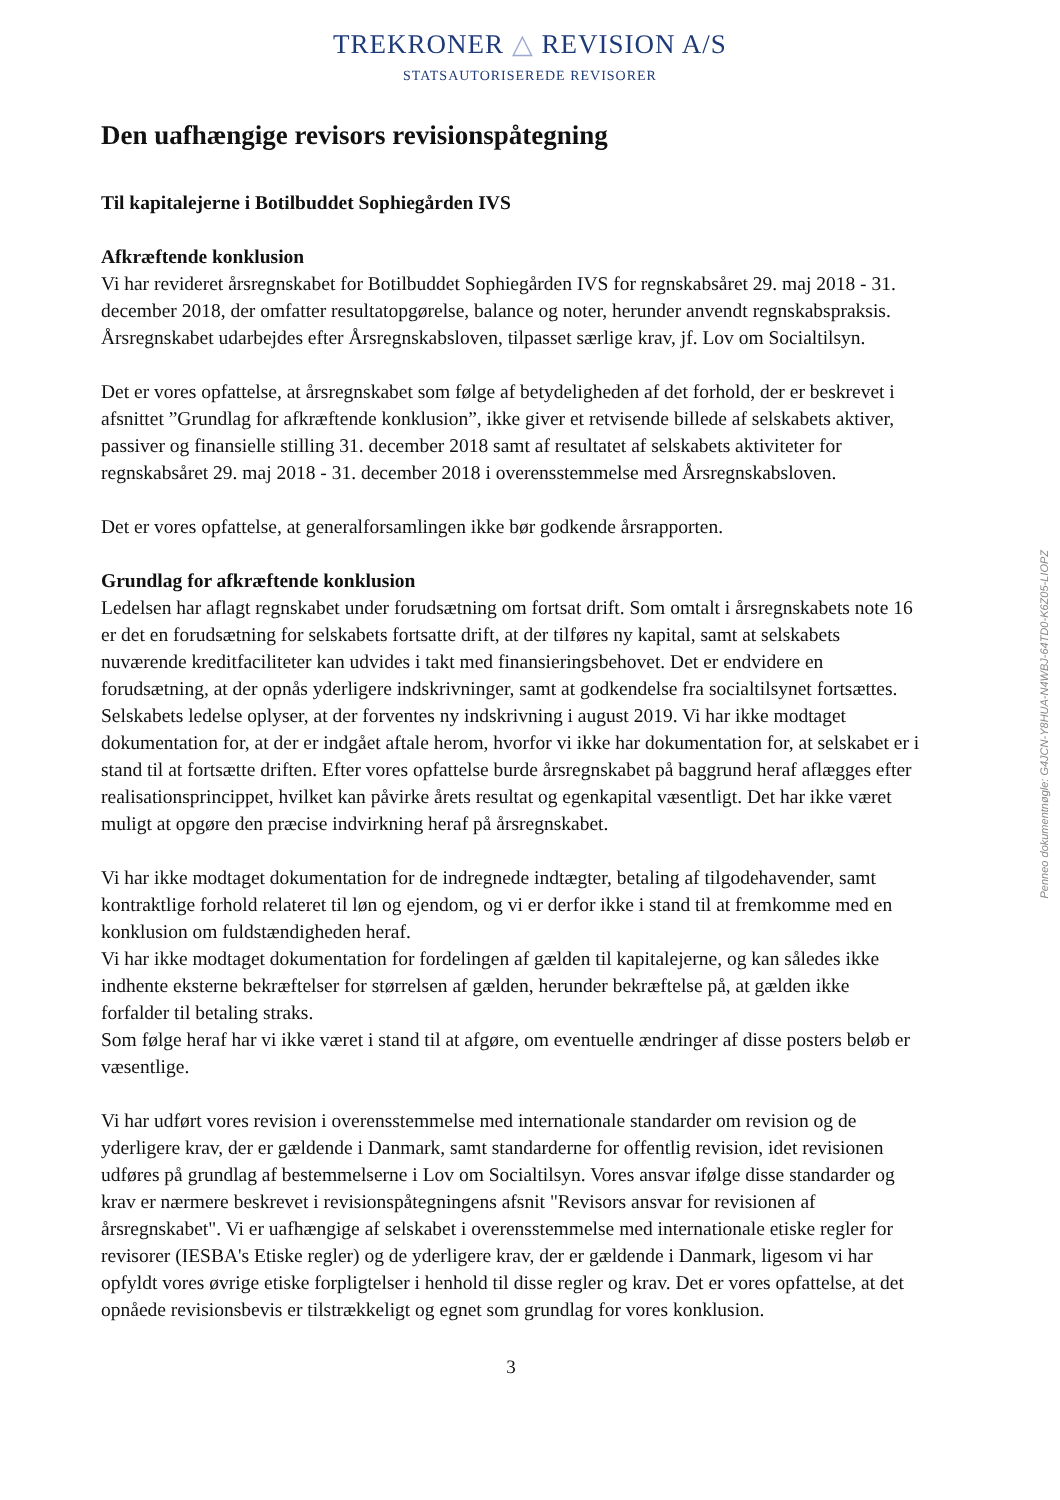TREKRONER △ REVISION A/S
STATSAUTORISEREDE REVISORER
Den uafhængige revisors revisionspåtegning
Til kapitalejerne i Botilbuddet Sophiegården IVS
Afkræftende konklusion
Vi har revideret årsregnskabet for Botilbuddet Sophiegården IVS for regnskabsåret 29. maj 2018 - 31. december 2018, der omfatter resultatopgørelse, balance og noter, herunder anvendt regnskabspraksis. Årsregnskabet udarbejdes efter Årsregnskabsloven, tilpasset særlige krav, jf. Lov om Socialtilsyn.
Det er vores opfattelse, at årsregnskabet som følge af betydeligheden af det forhold, der er beskrevet i afsnittet ”Grundlag for afkræftende konklusion”, ikke giver et retvisende billede af selskabets aktiver, passiver og finansielle stilling 31. december 2018 samt af resultatet af selskabets aktiviteter for regnskabsåret 29. maj 2018 - 31. december 2018 i overensstemmelse med Årsregnskabsloven.
Det er vores opfattelse, at generalforsamlingen ikke bør godkende årsrapporten.
Grundlag for afkræftende konklusion
Ledelsen har aflagt regnskabet under forudsætning om fortsat drift. Som omtalt i årsregnskabets note 16 er det en forudsætning for selskabets fortsatte drift, at der tilføres ny kapital, samt at selskabets nuværende kreditfaciliteter kan udvides i takt med finansieringsbehovet. Det er endvidere en forudsætning, at der opnås yderligere indskrivninger, samt at godkendelse fra socialtilsynet fortsættes. Selskabets ledelse oplyser, at der forventes ny indskrivning i august 2019. Vi har ikke modtaget dokumentation for, at der er indgået aftale herom, hvorfor vi ikke har dokumentation for, at selskabet er i stand til at fortsætte driften. Efter vores opfattelse burde årsregnskabet på baggrund heraf aflægges efter realisationsprincippet, hvilket kan påvirke årets resultat og egenkapital væsentligt. Det har ikke været muligt at opgøre den præcise indvirkning heraf på årsregnskabet.
Vi har ikke modtaget dokumentation for de indregnede indtægter, betaling af tilgodehavender, samt kontraktlige forhold relateret til løn og ejendom, og vi er derfor ikke i stand til at fremkomme med en konklusion om fuldstændigheden heraf.
Vi har ikke modtaget dokumentation for fordelingen af gælden til kapitalejerne, og kan således ikke indhente eksterne bekræftelser for størrelsen af gælden, herunder bekræftelse på, at gælden ikke forfalder til betaling straks.
Som følge heraf har vi ikke været i stand til at afgøre, om eventuelle ændringer af disse posters beløb er væsentlige.
Vi har udført vores revision i overensstemmelse med internationale standarder om revision og de yderligere krav, der er gældende i Danmark, samt standarderne for offentlig revision, idet revisionen udføres på grundlag af bestemmelserne i Lov om Socialtilsyn. Vores ansvar ifølge disse standarder og krav er nærmere beskrevet i revisionspåtegningens afsnit "Revisors ansvar for revisionen af årsregnskabet". Vi er uafhængige af selskabet i overensstemmelse med internationale etiske regler for revisorer (IESBA's Etiske regler) og de yderligere krav, der er gældende i Danmark, ligesom vi har opfyldt vores øvrige etiske forpligtelser i henhold til disse regler og krav. Det er vores opfattelse, at det opnåede revisionsbevis er tilstrækkeligt og egnet som grundlag for vores konklusion.
3
Penneo dokumentnøgle: G4JCN-Y8HUA-N4WBJ-64TD0-K6Z05-LIOPZ